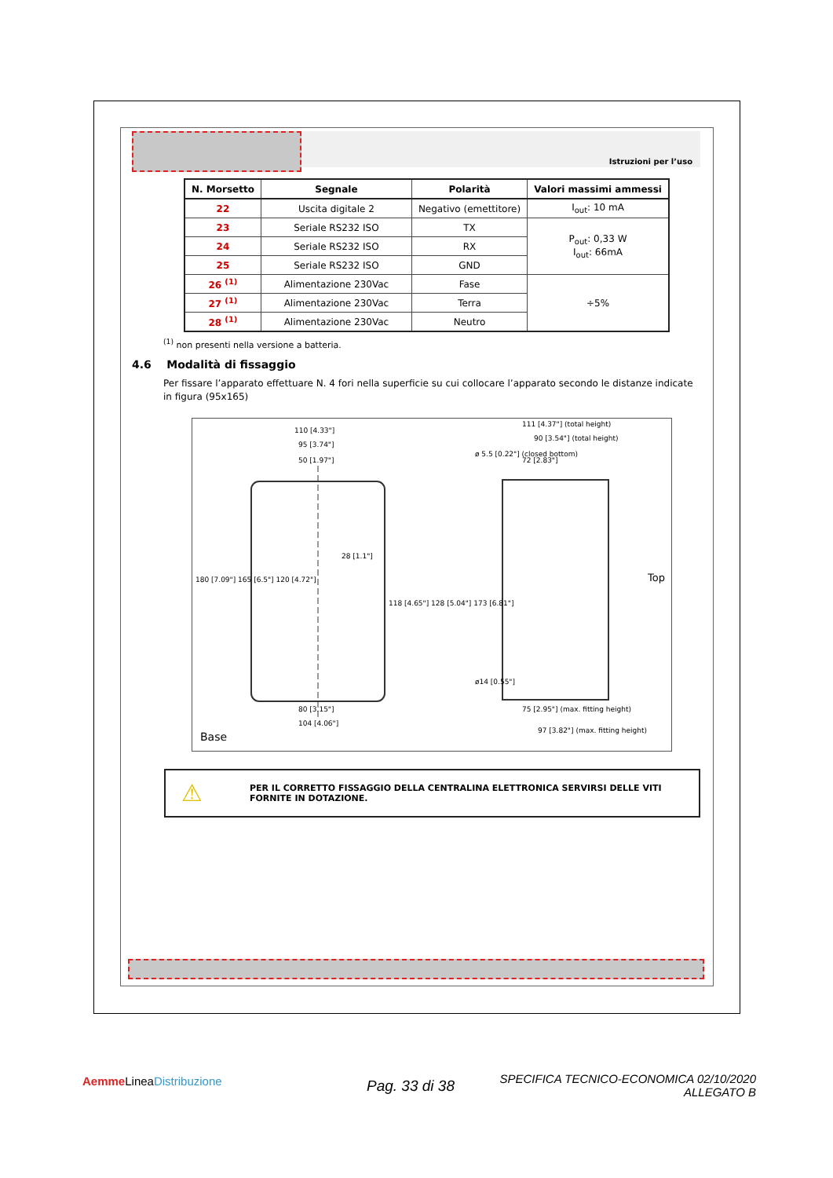Istruzioni per l’uso
| N. Morsetto | Segnale | Polarità | Valori massimi ammessi |
| --- | --- | --- | --- |
| 22 | Uscita digitale 2 | Negativo (emettitore) | I<sub>out</sub>: 10 mA |
| 23 | Seriale RS232 ISO | TX | P<sub>out</sub>: 0,33 W I<sub>out</sub>: 66mA |
| 24 | Seriale RS232 ISO | RX | |
| 25 | Seriale RS232 ISO | GND | |
| 26 <sup>(1)</sup> | Alimentazione 230Vac | Fase | ÷5% |
| 27 <sup>(1)</sup> | Alimentazione 230Vac | Terra | |
| 28 <sup>(1)</sup> | Alimentazione 230Vac | Neutro | |
<sup>(1)</sup> non presenti nella versione a batteria.
4.6 Modalità di fissaggio
Per fissare l’apparato effettuare N. 4 fori nella superficie su cui collocare l’apparato secondo le distanze indicate in figura (95x165)
110 [4.33"]
95 [3.74"]
50 [1.97"]
28 [1.1"]
180 [7.09"] 165 [6.5"] 120 [4.72"]
118 [4.65"] 128 [5.04"] 173 [6.81"]
80 [3.15"]
104 [4.06"]
Base
111 [4.37"] (total height)
90 [3.54"] (total height)
72 [2.83"]
ø 5.5 [0.22"] (closed bottom)
Top
ø14 [0.55"]
75 [2.95"] (max. fitting height)
97 [3.82"] (max. fitting height)
⚠ PER IL CORRETTO FISSAGGIO DELLA CENTRALINA ELETTRONICA SERVIRSI DELLE VITI FORNITE IN DOTAZIONE.
Aemme LineaDistribuzione Pag. 33 di 38
SPECIFICA TECNICO-ECONOMICA 02/10/2020
ALLEGATO B